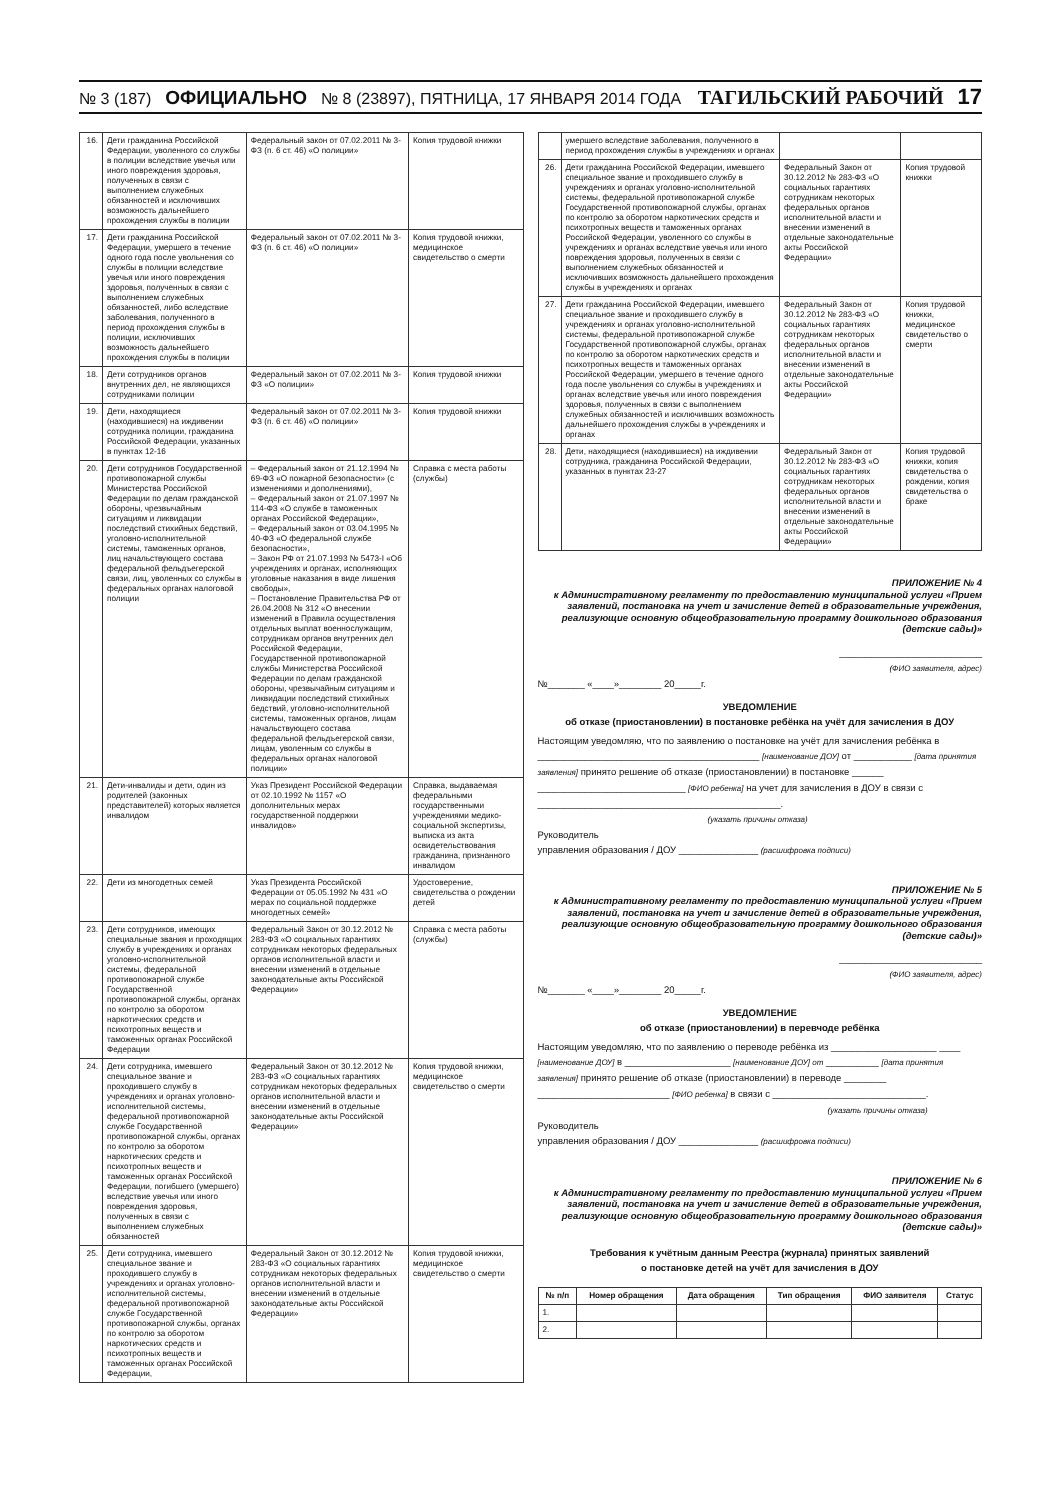№ 3 (187) ОФИЦИАЛЬНО № 8 (23897), ПЯТНИЦА, 17 ЯНВАРЯ 2014 ГОДА ТАГИЛЬСКИЙ РАБОЧИЙ 17
| 16. | Дети гражданина Российской Федерации, уволенного со службы в полиции вследствие увечья или иного повреждения здоровья, полученных в связи с выполнением служебных обязанностей и исключивших возможность дальнейшего прохождения службы в полиции | Федеральный закон от 07.02.2011 № 3-ФЗ (п. 6 ст. 46) «О полиции» | Копия трудовой книжки |
| 17. | Дети гражданина Российской Федерации, умершего в течение одного года после увольнения со службы в полиции вследствие увечья или иного повреждения здоровья, полученных в связи с выполнением служебных обязанностей, либо вследствие заболевания, полученного в период прохождения службы в полиции, исключивших возможность дальнейшего прохождения службы в полиции | Федеральный закон от 07.02.2011 № 3-ФЗ (п. 6 ст. 46) «О полиции» | Копия трудовой книжки, медицинское свидетельство о смерти |
| 18. | Дети сотрудников органов внутренних дел, не являющихся сотрудниками полиции | Федеральный закон от 07.02.2011 № 3-ФЗ «О полиции» | Копия трудовой книжки |
| 19. | Дети, находящиеся (находившиеся) на иждивении сотрудника полиции, гражданина Российской Федерации, указанных в пунктах 12-16 | Федеральный закон от 07.02.2011 № 3-ФЗ (п. 6 ст. 46) «О полиции» | Копия трудовой книжки |
| 20. | Дети сотрудников Государственной противопожарной службы Министерства Российской Федерации по делам гражданской обороны, чрезвычайным ситуациям и ликвидации последствий стихийных бедствий, уголовно-исполнительной системы, таможенных органов, лиц начальствующего состава федеральной фельдъегерской связи, лиц, уволенных со службы в федеральных органах налоговой полиции | – Федеральный закон от 21.12.1994 № 69-ФЗ «О пожарной безопасности» (с изменениями и дополнениями), – Федеральный закон от 21.07.1997 № 114-ФЗ «О службе в таможенных органах Российской Федерации», – Федеральный закон от 03.04.1995 № 40-ФЗ «О федеральной службе безопасности», – Закон РФ от 21.07.1993 № 5473-I «Об учреждениях и органах, исполняющих уголовные наказания в виде лишения свободы», – Постановление Правительства РФ от 26.04.2008 № 312 «О внесении изменений в Правила осуществления отдельных выплат военнослужащим, сотрудникам органов внутренних дел Российской Федерации, Государственной противопожарной службы Министерства Российской Федерации по делам гражданской обороны, чрезвычайным ситуациям и ликвидации последствий стихийных бедствий, уголовно-исполнительной системы, таможенных органов, лицам начальствующего состава федеральной фельдъегерской связи, лицам, уволенным со службы в федеральных органах налоговой полиции» | Справка с места работы (службы) |
| 21. | Дети-инвалиды и дети, один из родителей (законных представителей) которых является инвалидом | Указ Президент Российской Федерации от 02.10.1992 № 1157 «О дополнительных мерах государственной поддержки инвалидов» | Справка, выдаваемая федеральными государственными учреждениями медико-социальной экспертизы, выписка из акта освидетельствования гражданина, признанного инвалидом |
| 22. | Дети из многодетных семей | Указ Президента Российской Федерации от 05.05.1992 № 431 «О мерах по социальной поддержке многодетных семей» | Удостоверение, свидетельства о рождении детей |
| 23. | Дети сотрудников, имеющих специальные звания и проходящих службу в учреждениях и органах уголовно-исполнительной системы, федеральной противопожарной службе Государственной противопожарной службы, органах по контролю за оборотом наркотических средств и психотропных веществ и таможенных органах Российской Федерации | Федеральный Закон от 30.12.2012 № 283-ФЗ «О социальных гарантиях сотрудникам некоторых федеральных органов исполнительной власти и внесении изменений в отдельные законодательные акты Российской Федерации» | Справка с места работы (службы) |
| 24. | Дети сотрудника, имевшего специальное звание и проходившего службу в учреждениях и органах уголовно-исполнительной системы, федеральной противопожарной службе Государственной противопожарной службы, органах по контролю за оборотом наркотических средств и психотропных веществ и таможенных органах Российской Федерации, погибшего (умершего) вследствие увечья или иного повреждения здоровья, полученных в связи с выполнением служебных обязанностей | Федеральный Закон от 30.12.2012 № 283-ФЗ «О социальных гарантиях сотрудникам некоторых федеральных органов исполнительной власти и внесении изменений в отдельные законодательные акты Российской Федерации» | Копия трудовой книжки, медицинское свидетельство о смерти |
| 25. | Дети сотрудника, имевшего специальное звание и проходившего службу в учреждениях и органах уголовно-исполнительной системы, федеральной противопожарной службе Государственной противопожарной службы, органах по контролю за оборотом наркотических средств и психотропных веществ и таможенных органах Российской Федерации, | Федеральный Закон от 30.12.2012 № 283-ФЗ «О социальных гарантиях сотрудникам некоторых федеральных органов исполнительной власти и внесении изменений в отдельные законодательные акты Российской Федерации» | Копия трудовой книжки, медицинское свидетельство о смерти |
| | умершего вследствие заболевания, полученного в период прохождения службы в учреждениях и органах | | |
| 26. | Дети гражданина Российской Федерации, имевшего специальное звание и проходившего службу в учреждениях и органах уголовно-исполнительной системы, федеральной противопожарной службе Государственной противопожарной службы, органах по контролю за оборотом наркотических средств и психотропных веществ и таможенных органах Российской Федерации, уволенного со службы в учреждениях и органах вследствие увечья или иного повреждения здоровья, полученных в связи с выполнением служебных обязанностей и исключивших возможность дальнейшего прохождения службы в учреждениях и органах | Федеральный Закон от 30.12.2012 № 283-ФЗ «О социальных гарантиях сотрудникам некоторых федеральных органов исполнительной власти и внесении изменений в отдельные законодательные акты Российской Федерации» | Копия трудовой книжки |
| 27. | Дети гражданина Российской Федерации, имевшего специальное звание и проходившего службу в учреждениях и органах уголовно-исполнительной системы, федеральной противопожарной службе Государственной противопожарной службы, органах по контролю за оборотом наркотических средств и психотропных веществ и таможенных органах Российской Федерации, умершего в течение одного года после увольнения со службы в учреждениях и органах вследствие увечья или иного повреждения здоровья, полученных в связи с выполнением служебных обязанностей и исключивших возможность дальнейшего прохождения службы в учреждениях и органах | Федеральный Закон от 30.12.2012 № 283-ФЗ «О социальных гарантиях сотрудникам некоторых федеральных органов исполнительной власти и внесении изменений в отдельные законодательные акты Российской Федерации» | Копия трудовой книжки, медицинское свидетельство о смерти |
| 28. | Дети, находящиеся (находившиеся) на иждивении сотрудника, гражданина Российской Федерации, указанных в пунктах 23-27 | Федеральный Закон от 30.12.2012 № 283-ФЗ «О социальных гарантиях сотрудникам некоторых федеральных органов исполнительной власти и внесении изменений в отдельные законодательные акты Российской Федерации» | Копия трудовой книжки, копия свидетельства о рождении, копия свидетельства о браке |
ПРИЛОЖЕНИЕ № 4
к Административному регламенту по предоставлению муниципальной услуги «Прием заявлений, постановка на учет и зачисление детей в образовательные учреждения, реализующие основную общеобразовательную программу дошкольного образования (детские сады)»
___________________________
(ФИО заявителя, адрес)
№_______ «____»________ 20_____г.
УВЕДОМЛЕНИЕ
об отказе (приостановлении) в постановке ребёнка на учёт для зачисления в ДОУ
Настоящим уведомляю, что по заявлению о постановке на учёт для зачисления ребёнка в __________________________________________ [наименование ДОУ] от ___________ [дата принятия заявления] принято решение об отказе (приостановлении) в постановке ______ ____________________________ [ФИО ребенка] на учет для зачисления в ДОУ в связи с ______________________________________________.
(указать причины отказа)
Руководитель
управления образования / ДОУ _______________ (расшифровка подписи)
ПРИЛОЖЕНИЕ № 5
к Административному регламенту по предоставлению муниципальной услуги «Прием заявлений, постановка на учет и зачисление детей в образовательные учреждения, реализующие основную общеобразовательную программу дошкольного образования (детские сады)»
___________________________
(ФИО заявителя, адрес)
№_______ «____»________ 20_____г.
УВЕДОМЛЕНИЕ
об отказе (приостановлении) в перевчоде ребёнка
Настоящим уведомляю, что по заявлению о переводе ребёнка из ____________________ ____ [наименование ДОУ] в ____________________ [наименование ДОУ] от __________ [дата принятия заявления] принято решение об отказе (приостановлении) в переводе ________ _________________________ [ФИО ребенка] в связи с _____________________________.
(указать причины отказа)
Руководитель
управления образования / ДОУ _______________ (расшифровка подписи)
ПРИЛОЖЕНИЕ № 6
к Административному регламенту по предоставлению муниципальной услуги «Прием заявлений, постановка на учет и зачисление детей в образовательные учреждения, реализующие основную общеобразовательную программу дошкольного образования (детские сады)»
Требования к учётным данным Реестра (журнала) принятых заявлений
о постановке детей на учёт для зачисления в ДОУ
| № п/п | Номер обращения | Дата обращения | Тип обращения | ФИО заявителя | Статус |
| --- | --- | --- | --- | --- | --- |
| 1. | | | | | |
| 2. | | | | | |